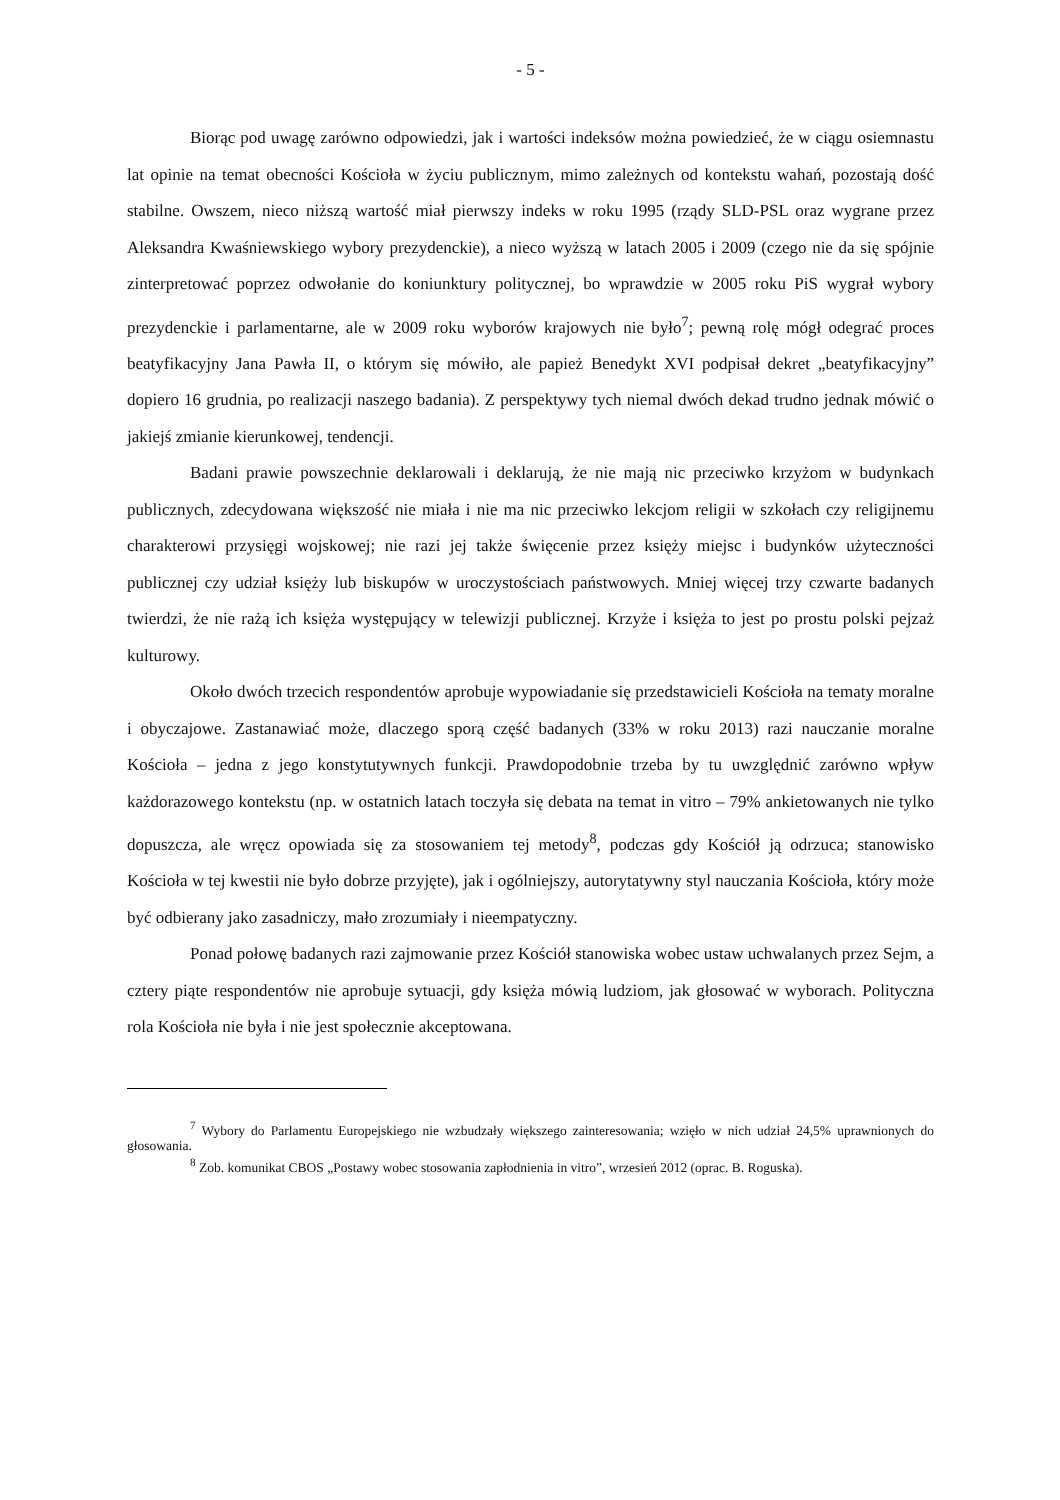- 5 -
Biorąc pod uwagę zarówno odpowiedzi, jak i wartości indeksów można powiedzieć, że w ciągu osiemnastu lat opinie na temat obecności Kościoła w życiu publicznym, mimo zależnych od kontekstu wahań, pozostają dość stabilne. Owszem, nieco niższą wartość miał pierwszy indeks w roku 1995 (rządy SLD-PSL oraz wygrane przez Aleksandra Kwaśniewskiego wybory prezydenckie), a nieco wyższą w latach 2005 i 2009 (czego nie da się spójnie zinterpretować poprzez odwołanie do koniunktury politycznej, bo wprawdzie w 2005 roku PiS wygrał wybory prezydenckie i parlamentarne, ale w 2009 roku wyborów krajowych nie było<sup>7</sup>; pewną rolę mógł odegrać proces beatyfikacyjny Jana Pawła II, o którym się mówiło, ale papież Benedykt XVI podpisał dekret „beatyfikacyjny” dopiero 16 grudnia, po realizacji naszego badania). Z perspektywy tych niemal dwóch dekad trudno jednak mówić o jakiejś zmianie kierunkowej, tendencji.
Badani prawie powszechnie deklarowali i deklarują, że nie mają nic przeciwko krzyżom w budynkach publicznych, zdecydowana większość nie miała i nie ma nic przeciwko lekcjom religii w szkołach czy religijnemu charakterowi przysięgi wojskowej; nie razi jej także święcenie przez księży miejsc i budynków użyteczności publicznej czy udział księży lub biskupów w uroczystościach państwowych. Mniej więcej trzy czwarte badanych twierdzi, że nie rażą ich księża występujący w telewizji publicznej. Krzyże i księża to jest po prostu polski pejzaż kulturowy.
Około dwóch trzecich respondentów aprobuje wypowiadanie się przedstawicieli Kościoła na tematy moralne i obyczajowe. Zastanawiać może, dlaczego sporą część badanych (33% w roku 2013) razi nauczanie moralne Kościoła – jedna z jego konstytutywnych funkcji. Prawdopodobnie trzeba by tu uwzględnić zarówno wpływ każdorazowego kontekstu (np. w ostatnich latach toczyła się debata na temat in vitro – 79% ankietowanych nie tylko dopuszcza, ale wręcz opowiada się za stosowaniem tej metody<sup>8</sup>, podczas gdy Kościół ją odrzuca; stanowisko Kościoła w tej kwestii nie było dobrze przyjęte), jak i ogólniejszy, autorytatywny styl nauczania Kościoła, który może być odbierany jako zasadniczy, mało zrozumiały i nieempatyczny.
Ponad połowę badanych razi zajmowanie przez Kościół stanowiska wobec ustaw uchwalanych przez Sejm, a cztery piąte respondentów nie aprobuje sytuacji, gdy księża mówią ludziom, jak głosować w wyborach. Polityczna rola Kościoła nie była i nie jest społecznie akceptowana.
<sup>7</sup> Wybory do Parlamentu Europejskiego nie wzbudzały większego zainteresowania; wzięło w nich udział 24,5% uprawnionych do głosowania.
<sup>8</sup> Zob. komunikat CBOS „Postawy wobec stosowania zapłodnienia in vitro”, wrzesień 2012 (oprac. B. Roguska).